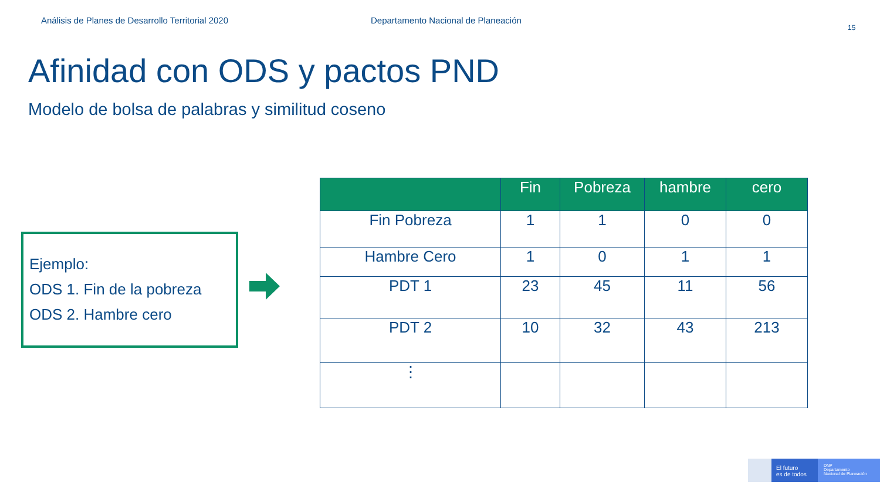Análisis de Planes de Desarrollo Territorial 2020
Departamento Nacional de Planeación
15
Afinidad con ODS y pactos PND
Modelo de bolsa de palabras y similitud coseno
Ejemplo:
ODS 1. Fin de la pobreza
ODS 2. Hambre cero
| | Fin | Pobreza | hambre | cero |
| --- | --- | --- | --- | --- |
| Fin Pobreza | 1 | 1 | 0 | 0 |
| Hambre Cero | 1 | 0 | 1 | 1 |
| PDT 1 | 23 | 45 | 11 | 56 |
| PDT 2 | 10 | 32 | 43 | 213 |
| ⋮ | | | | |
El futuro
es de todos
DNP
Departamento
Nacional de Planeación